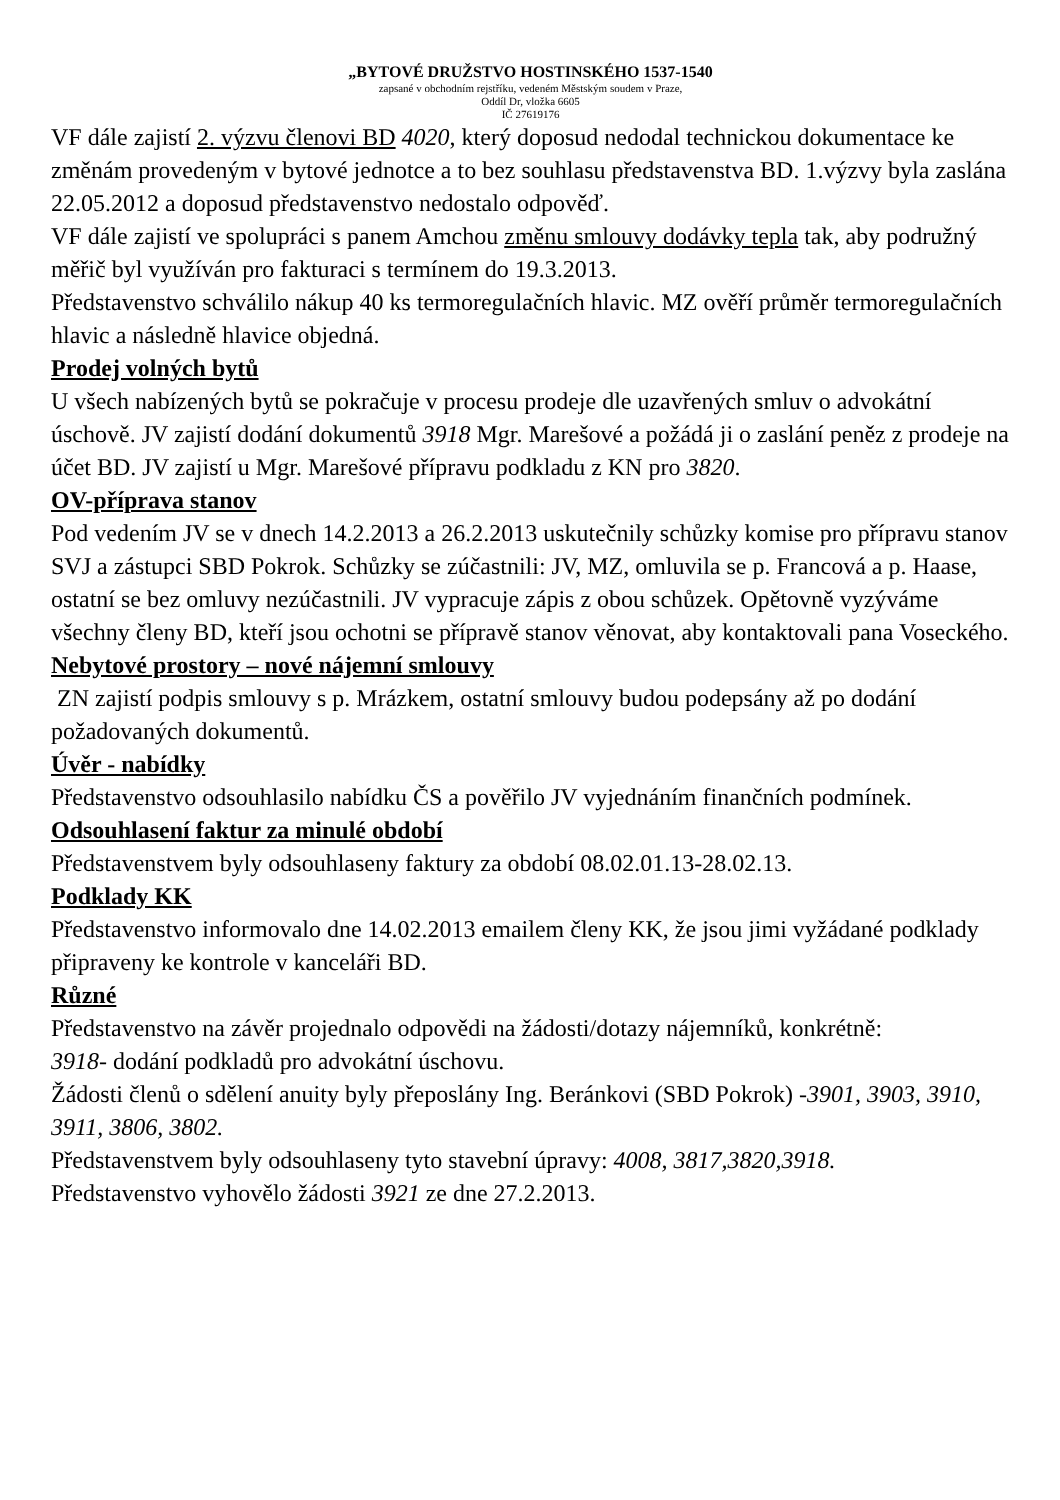„BYTOVÉ DRUŽSTVO HOSTINSKÉHO 1537-1540
zapsané v obchodním rejstříku, vedeném Městským soudem v Praze,
Oddíl Dr, vložka 6605
IČ 27619176
VF dále zajistí 2. výzvu členovi BD 4020, který doposud nedodal technickou dokumentace ke změnám provedeným v bytové jednotce a to bez souhlasu představenstva BD. 1.výzvy byla zaslána 22.05.2012 a doposud představenstvo nedostalo odpověď.
VF dále zajistí ve spolupráci s panem Amchou změnu smlouvy dodávky tepla tak, aby podružný měřič byl využíván pro fakturaci s termínem do 19.3.2013.
Představenstvo schválilo nákup 40 ks termoregulačních hlavic. MZ ověří průměr termoregulačních hlavic a následně hlavice objedná.
Prodej volných bytů
U všech nabízených bytů se pokračuje v procesu prodeje dle uzavřených smluv o advokátní úschově. JV zajistí dodání dokumentů 3918 Mgr. Marešové a požádá ji o zaslání peněz z prodeje na účet BD. JV zajistí u Mgr. Marešové přípravu podkladu z KN pro 3820.
OV-příprava stanov
Pod vedením JV se v dnech 14.2.2013 a 26.2.2013 uskutečnily schůzky komise pro přípravu stanov SVJ a zástupci SBD Pokrok. Schůzky se zúčastnili: JV, MZ, omluvila se p. Francová a p. Haase, ostatní se bez omluvy nezúčastnili. JV vypracuje zápis z obou schůzek. Opětovně vyzýváme všechny členy BD, kteří jsou ochotni se přípravě stanov věnovat, aby kontaktovali pana Voseckého.
Nebytové prostory – nové nájemní smlouvy
ZN zajistí podpis smlouvy s p. Mrázkem, ostatní smlouvy budou podepsány až po dodání požadovaných dokumentů.
Úvěr - nabídky
Představenstvo odsouhlasilo nabídku ČS a pověřilo JV vyjednáním finančních podmínek.
Odsouhlasení faktur za minulé období
Představenstvem byly odsouhlaseny faktury za období 08.02.01.13-28.02.13.
Podklady KK
Představenstvo informovalo dne 14.02.2013 emailem členy KK, že jsou jimi vyžádané podklady připraveny ke kontrole v kanceláři BD.
Různé
Představenstvo na závěr projednalo odpovědi na žádosti/dotazy nájemníků, konkrétně:
3918- dodání podkladů pro advokátní úschovu.
Žádosti členů o sdělení anuity byly přeposlány Ing. Beránkovi (SBD Pokrok) -3901, 3903, 3910, 3911, 3806, 3802.
Představenstvem byly odsouhlaseny tyto stavební úpravy: 4008, 3817,3820,3918.
Představenstvo vyhovělo žádosti 3921 ze dne 27.2.2013.